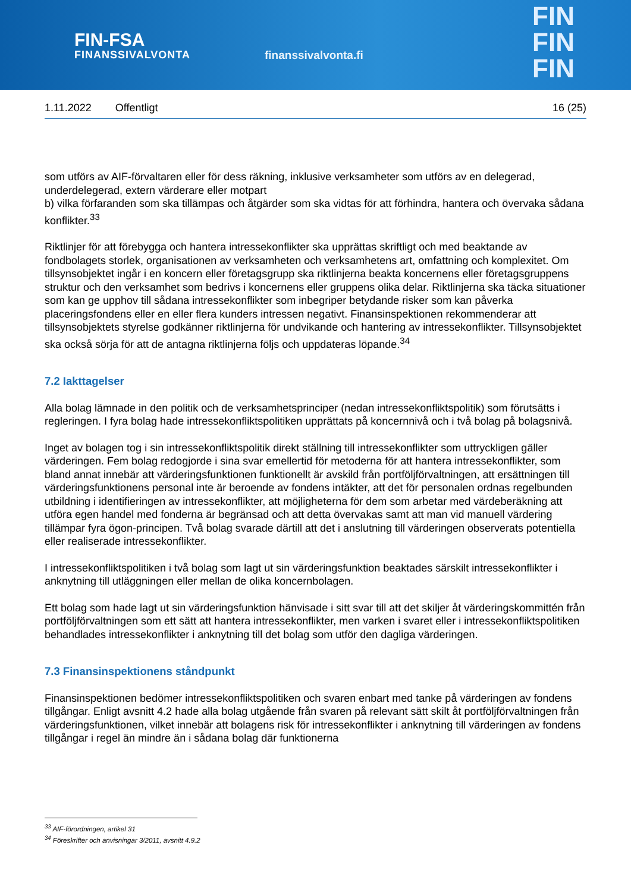FIN-FSA
FINANSSIVALVONTA
finanssivalvonta.fi
FIN
FIN
FIN
1.11.2022 Offentligt 16 (25)
som utförs av AIF-förvaltaren eller för dess räkning, inklusive verksamheter som utförs av en delegerad, underdelegerad, extern värderare eller motpart
b) vilka förfaranden som ska tillämpas och åtgärder som ska vidtas för att förhindra, hantera och övervaka sådana konflikter.<sup>33</sup>
Riktlinjer för att förebygga och hantera intressekonflikter ska upprättas skriftligt och med beaktande av fondbolagets storlek, organisationen av verksamheten och verksamhetens art, omfattning och komplexitet. Om tillsynsobjektet ingår i en koncern eller företagsgrupp ska riktlinjerna beakta koncernens eller företagsgruppens struktur och den verksamhet som bedrivs i koncernens eller gruppens olika delar. Riktlinjerna ska täcka situationer som kan ge upphov till sådana intressekonflikter som inbegriper betydande risker som kan påverka placeringsfondens eller en eller flera kunders intressen negativt. Finansinspektionen rekommenderar att tillsynsobjektets styrelse godkänner riktlinjerna för undvikande och hantering av intressekonflikter. Tillsynsobjektet ska också sörja för att de antagna riktlinjerna följs och uppdateras löpande.<sup>34</sup>
7.2 Iakttagelser
Alla bolag lämnade in den politik och de verksamhetsprinciper (nedan intressekonfliktspolitik) som förutsätts i regleringen. I fyra bolag hade intressekonfliktspolitiken upprättats på koncernnivå och i två bolag på bolagsnivå.
Inget av bolagen tog i sin intressekonfliktspolitik direkt ställning till intressekonflikter som uttryckligen gäller värderingen. Fem bolag redogjorde i sina svar emellertid för metoderna för att hantera intressekonflikter, som bland annat innebär att värderingsfunktionen funktionellt är avskild från portföljförvaltningen, att ersättningen till värderingsfunktionens personal inte är beroende av fondens intäkter, att det för personalen ordnas regelbunden utbildning i identifieringen av intressekonflikter, att möjligheterna för dem som arbetar med värdeberäkning att utföra egen handel med fonderna är begränsad och att detta övervakas samt att man vid manuell värdering tillämpar fyra ögon-principen. Två bolag svarade därtill att det i anslutning till värderingen observerats potentiella eller realiserade intressekonflikter.
I intressekonfliktspolitiken i två bolag som lagt ut sin värderingsfunktion beaktades särskilt intressekonflikter i anknytning till utläggningen eller mellan de olika koncernbolagen.
Ett bolag som hade lagt ut sin värderingsfunktion hänvisade i sitt svar till att det skiljer åt värderingskommittén från portföljförvaltningen som ett sätt att hantera intressekonflikter, men varken i svaret eller i intressekonfliktspolitiken behandlades intressekonflikter i anknytning till det bolag som utför den dagliga värderingen.
7.3 Finansinspektionens ståndpunkt
Finansinspektionen bedömer intressekonfliktspolitiken och svaren enbart med tanke på värderingen av fondens tillgångar. Enligt avsnitt 4.2 hade alla bolag utgående från svaren på relevant sätt skilt åt portföljförvaltningen från värderingsfunktionen, vilket innebär att bolagens risk för intressekonflikter i anknytning till värderingen av fondens tillgångar i regel än mindre än i sådana bolag där funktionerna
<sup>33</sup> AIF-förordningen, artikel 31
<sup>34</sup> Föreskrifter och anvisningar 3/2011, avsnitt 4.9.2